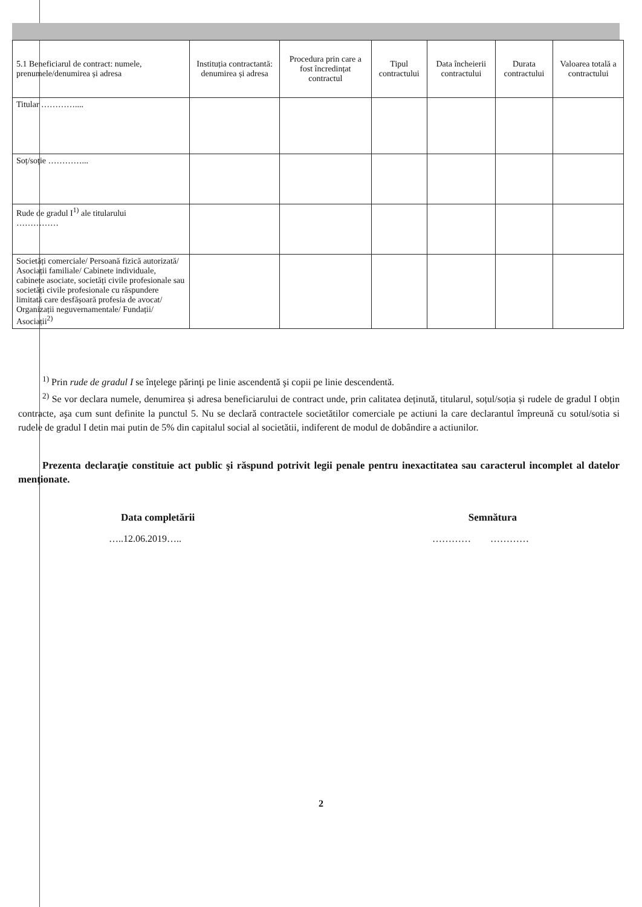| 5.1 Beneficiarul de contract: numele, prenumele/denumirea și adresa | Instituția contractantă: denumirea și adresa | Procedura prin care a fost încredințat contractul | Tipul contractului | Data încheierii contractului | Durata contractului | Valoarea totală a contractului |
| --- | --- | --- | --- | --- | --- | --- |
| Titular ………….... | | | | | | |
| Soț/soție …………... | | | | | | |
| Rude de gradul I<sup>1)</sup> ale titularului …………… | | | | | | |
| Societăți comerciale/ Persoană fizică autorizată/ Asociații familiale/ Cabinete individuale, cabinete asociate, societăți civile profesionale sau societăți civile profesionale cu răspundere limitată care desfășoară profesia de avocat/ Organizații neguvernamentale/ Fundații/ Asociații<sup>2)</sup> | | | | | | |
<sup>1)</sup> Prin rude de gradul I se înţelege părinţi pe linie ascendentă şi copii pe linie descendentă.
<sup>2)</sup> Se vor declara numele, denumirea și adresa beneficiarului de contract unde, prin calitatea deținută, titularul, soțul/soția și rudele de gradul I obțin contracte, aşa cum sunt definite la punctul 5. Nu se declară contractele societătilor comerciale pe actiuni la care declarantul împreună cu sotul/sotia si rudele de gradul I detin mai putin de 5% din capitalul social al societătii, indiferent de modul de dobândire a actiunilor.
Prezenta declaraţie constituie act public şi răspund potrivit legii penale pentru inexactitatea sau caracterul incomplet al datelor menţionate.
Data completării Semnătura
…..12.06.2019….. ………… …………
2